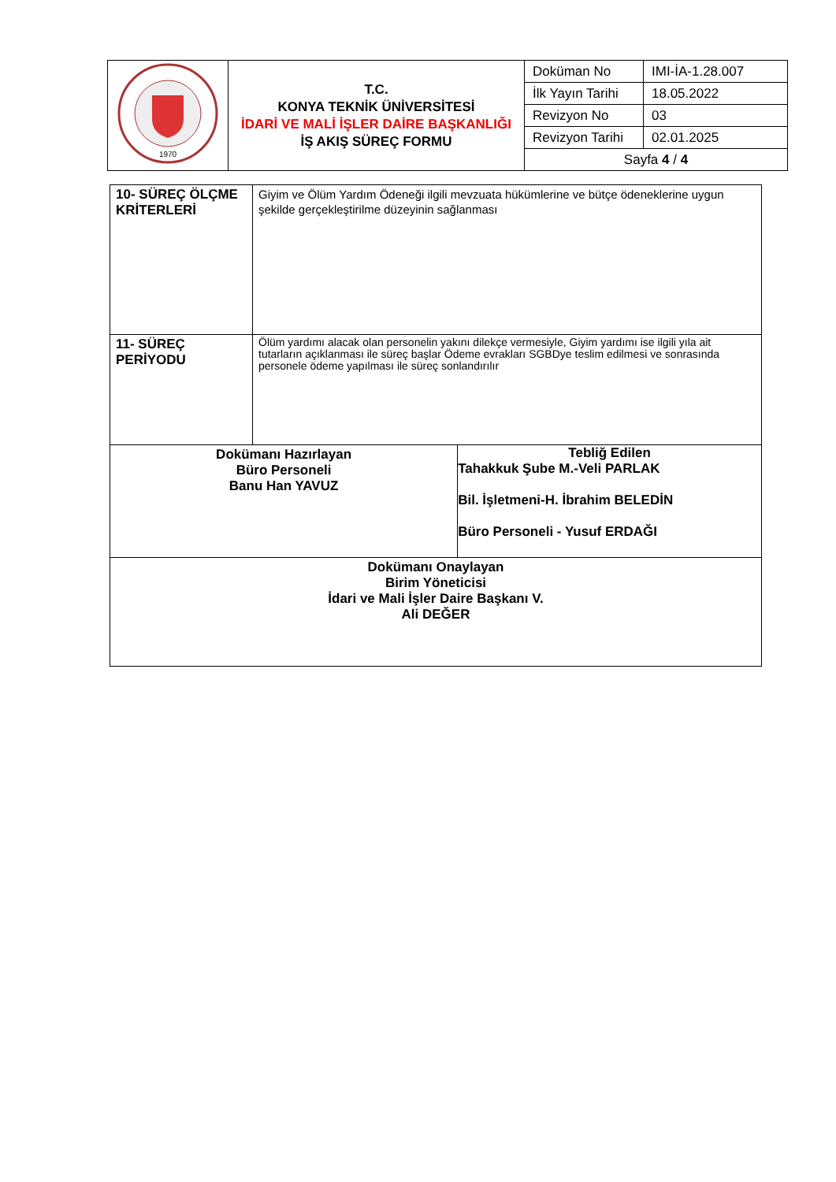| 1970 | T.C. KONYA TEKNİK ÜNİVERSİTESİ İDARİ VE MALİ İŞLER DAİRE BAŞKANLIĞI İŞ AKIŞ SÜREÇ FORMU | Doküman No | IMI-İA-1.28.007 |
| | | İlk Yayın Tarihi | 18.05.2022 |
| | | Revizyon No | 03 |
| | | Revizyon Tarihi | 02.01.2025 |
| | | Sayfa 4 / 4 | |
| 10- SÜREÇ ÖLÇME KRİTERLERİ | Giyim ve Ölüm Yardım Ödeneği ilgili mevzuata hükümlerine ve bütçe ödeneklerine uygun şekilde gerçekleştirilme düzeyinin sağlanması | |
| 11- SÜREÇ PERİYODU | Ölüm yardımı alacak olan personelin yakını dilekçe vermesiyle, Giyim yardımı ise ilgili yıla ait tutarların açıklanması ile süreç başlar Ödeme evrakları SGBDye teslim edilmesi ve sonrasında personele ödeme yapılması ile süreç sonlandırılır | |
| Dokümanı Hazırlayan Büro Personeli Banu Han YAVUZ | | Tebliğ Edilen Tahakkuk Şube M.-Veli PARLAK Bil. İşletmeni-H. İbrahim BELEDİN Büro Personeli - Yusuf ERDAĞI |
| Dokümanı Onaylayan Birim Yöneticisi İdari ve Mali İşler Daire Başkanı V. Ali DEĞER | | |